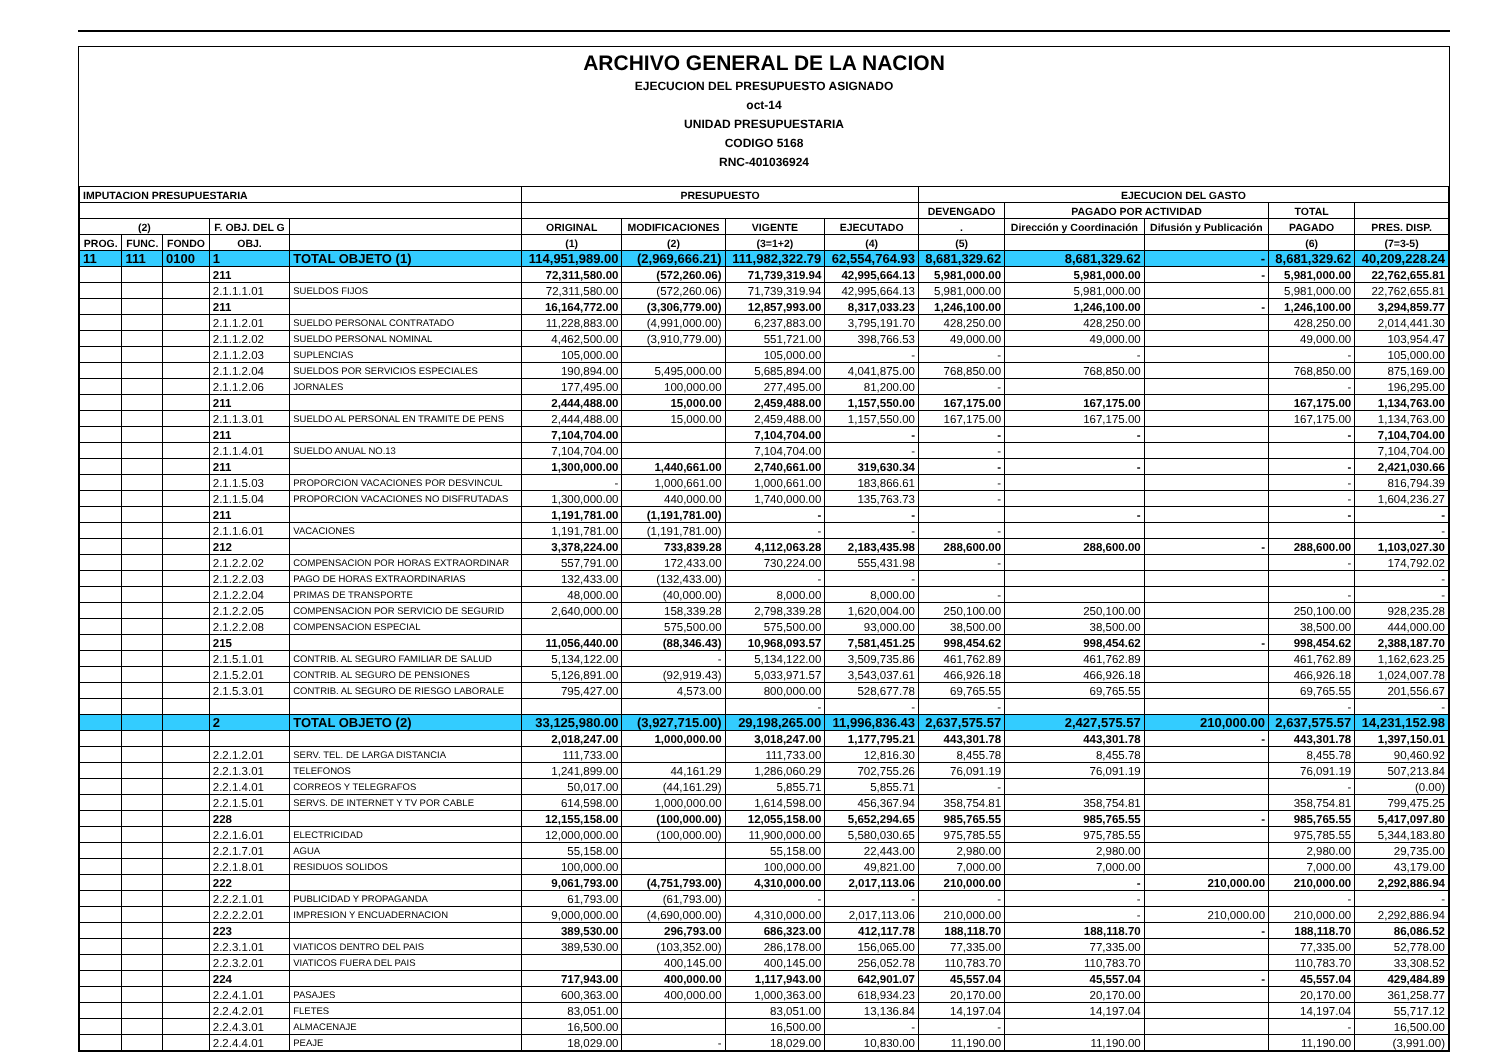ARCHIVO GENERAL DE LA NACION
EJECUCION DEL PRESUPUESTO ASIGNADO
oct-14
UNIDAD PRESUPUESTARIA
CODIGO 5168
RNC-401036924
| IMPUTACION PRESUPUESTARIA | | | | | PRESUPUESTO | | | | EJECUCION DEL GASTO | | | | |
| --- | --- | --- | --- | --- | --- | --- | --- | --- | --- | --- | --- | --- | --- |
| | | | | | | | | | DEVENGADO | PAGADO POR ACTIVIDAD | | TOTAL | |
| (2) | | | F. OBJ. DEL G | | ORIGINAL | MODIFICACIONES | VIGENTE | EJECUTADO | . | Dirección y Coordinación | Difusión y Publicación | PAGADO | PRES. DISP. |
| PROG. | FUNC. | FONDO | OBJ. | | (1) | (2) | (3=1+2) | (4) | (5) | | | (6) | (7=3-5) |
| 11 | 111 | 0100 | 1 | TOTAL OBJETO (1) | 114,951,989.00 | (2,969,666.21) | 111,982,322.79 | 62,554,764.93 | 8,681,329.62 | 8,681,329.62 | - | 8,681,329.62 | 40,209,228.24 |
| | | | 211 | | 72,311,580.00 | (572,260.06) | 71,739,319.94 | 42,995,664.13 | 5,981,000.00 | 5,981,000.00 | - | 5,981,000.00 | 22,762,655.81 |
| | | | 2.1.1.1.01 | SUELDOS FIJOS | 72,311,580.00 | (572,260.06) | 71,739,319.94 | 42,995,664.13 | 5,981,000.00 | 5,981,000.00 | | 5,981,000.00 | 22,762,655.81 |
| | | | 211 | | 16,164,772.00 | (3,306,779.00) | 12,857,993.00 | 8,317,033.23 | 1,246,100.00 | 1,246,100.00 | - | 1,246,100.00 | 3,294,859.77 |
| | | | 2.1.1.2.01 | SUELDO PERSONAL CONTRATADO | 11,228,883.00 | (4,991,000.00) | 6,237,883.00 | 3,795,191.70 | 428,250.00 | 428,250.00 | | 428,250.00 | 2,014,441.30 |
| | | | 2.1.1.2.02 | SUELDO PERSONAL NOMINAL | 4,462,500.00 | (3,910,779.00) | 551,721.00 | 398,766.53 | 49,000.00 | 49,000.00 | | 49,000.00 | 103,954.47 |
| | | | 2.1.1.2.03 | SUPLENCIAS | 105,000.00 | | 105,000.00 | - | - | - | | - | 105,000.00 |
| | | | 2.1.1.2.04 | SUELDOS POR SERVICIOS ESPECIALES | 190,894.00 | 5,495,000.00 | 5,685,894.00 | 4,041,875.00 | 768,850.00 | 768,850.00 | | 768,850.00 | 875,169.00 |
| | | | 2.1.1.2.06 | JORNALES | 177,495.00 | 100,000.00 | 277,495.00 | 81,200.00 | - | | | - | 196,295.00 |
| | | | 211 | | 2,444,488.00 | 15,000.00 | 2,459,488.00 | 1,157,550.00 | 167,175.00 | 167,175.00 | | 167,175.00 | 1,134,763.00 |
| | | | 2.1.1.3.01 | SUELDO AL PERSONAL EN TRAMITE DE PENS | 2,444,488.00 | 15,000.00 | 2,459,488.00 | 1,157,550.00 | 167,175.00 | 167,175.00 | | 167,175.00 | 1,134,763.00 |
| | | | 211 | | 7,104,704.00 | | 7,104,704.00 | - | - | - | | - | 7,104,704.00 |
| | | | 2.1.1.4.01 | SUELDO ANUAL NO.13 | 7,104,704.00 | | 7,104,704.00 | - | - | | | | 7,104,704.00 |
| | | | 211 | | 1,300,000.00 | 1,440,661.00 | 2,740,661.00 | 319,630.34 | - | - | | - | 2,421,030.66 |
| | | | 2.1.1.5.03 | PROPORCION VACACIONES POR DESVINCUL | - | 1,000,661.00 | 1,000,661.00 | 183,866.61 | - | | | - | 816,794.39 |
| | | | 2.1.1.5.04 | PROPORCION VACACIONES NO DISFRUTADAS | 1,300,000.00 | 440,000.00 | 1,740,000.00 | 135,763.73 | - | | | - | 1,604,236.27 |
| | | | 211 | | 1,191,781.00 | (1,191,781.00) | - | - | | - | | - | - |
| | | | 2.1.1.6.01 | VACACIONES | 1,191,781.00 | (1,191,781.00) | - | - | - | | | | - |
| | | | 212 | | 3,378,224.00 | 733,839.28 | 4,112,063.28 | 2,183,435.98 | 288,600.00 | 288,600.00 | - | 288,600.00 | 1,103,027.30 |
| | | | 2.1.2.2.02 | COMPENSACION POR HORAS EXTRAORDINAR | 557,791.00 | 172,433.00 | 730,224.00 | 555,431.98 | - | | | - | 174,792.02 |
| | | | 2.1.2.2.03 | PAGO DE HORAS EXTRAORDINARIAS | 132,433.00 | (132,433.00) | - | - | | | | | - |
| | | | 2.1.2.2.04 | PRIMAS DE TRANSPORTE | 48,000.00 | (40,000.00) | 8,000.00 | 8,000.00 | - | | | - | - |
| | | | 2.1.2.2.05 | COMPENSACION POR SERVICIO DE SEGURID | 2,640,000.00 | 158,339.28 | 2,798,339.28 | 1,620,004.00 | 250,100.00 | 250,100.00 | | 250,100.00 | 928,235.28 |
| | | | 2.1.2.2.08 | COMPENSACION ESPECIAL | | 575,500.00 | 575,500.00 | 93,000.00 | 38,500.00 | 38,500.00 | | 38,500.00 | 444,000.00 |
| | | | 215 | | 11,056,440.00 | (88,346.43) | 10,968,093.57 | 7,581,451.25 | 998,454.62 | 998,454.62 | - | 998,454.62 | 2,388,187.70 |
| | | | 2.1.5.1.01 | CONTRIB. AL SEGURO FAMILIAR DE SALUD | 5,134,122.00 | - | 5,134,122.00 | 3,509,735.86 | 461,762.89 | 461,762.89 | | 461,762.89 | 1,162,623.25 |
| | | | 2.1.5.2.01 | CONTRIB. AL SEGURO DE PENSIONES | 5,126,891.00 | (92,919.43) | 5,033,971.57 | 3,543,037.61 | 466,926.18 | 466,926.18 | | 466,926.18 | 1,024,007.78 |
| | | | 2.1.5.3.01 | CONTRIB. AL SEGURO DE RIESGO LABORALE | 795,427.00 | 4,573.00 | 800,000.00 | 528,677.78 | 69,765.55 | 69,765.55 | | 69,765.55 | 201,556.67 |
| | | | | | | | - | - | - | | | - | - |
| | | | 2 | TOTAL OBJETO (2) | 33,125,980.00 | (3,927,715.00) | 29,198,265.00 | 11,996,836.43 | 2,637,575.57 | 2,427,575.57 | 210,000.00 | 2,637,575.57 | 14,231,152.98 |
| | | | | | 2,018,247.00 | 1,000,000.00 | 3,018,247.00 | 1,177,795.21 | 443,301.78 | 443,301.78 | - | 443,301.78 | 1,397,150.01 |
| | | | 2.2.1.2.01 | SERV. TEL. DE LARGA DISTANCIA | 111,733.00 | | 111,733.00 | 12,816.30 | 8,455.78 | 8,455.78 | | 8,455.78 | 90,460.92 |
| | | | 2.2.1.3.01 | TELEFONOS | 1,241,899.00 | 44,161.29 | 1,286,060.29 | 702,755.26 | 76,091.19 | 76,091.19 | | 76,091.19 | 507,213.84 |
| | | | 2.2.1.4.01 | CORREOS Y TELEGRAFOS | 50,017.00 | (44,161.29) | 5,855.71 | 5,855.71 | - | | | - | (0.00) |
| | | | 2.2.1.5.01 | SERVS. DE INTERNET Y TV POR CABLE | 614,598.00 | 1,000,000.00 | 1,614,598.00 | 456,367.94 | 358,754.81 | 358,754.81 | | 358,754.81 | 799,475.25 |
| | | | 228 | | 12,155,158.00 | (100,000.00) | 12,055,158.00 | 5,652,294.65 | 985,765.55 | 985,765.55 | - | 985,765.55 | 5,417,097.80 |
| | | | 2.2.1.6.01 | ELECTRICIDAD | 12,000,000.00 | (100,000.00) | 11,900,000.00 | 5,580,030.65 | 975,785.55 | 975,785.55 | | 975,785.55 | 5,344,183.80 |
| | | | 2.2.1.7.01 | AGUA | 55,158.00 | | 55,158.00 | 22,443.00 | 2,980.00 | 2,980.00 | | 2,980.00 | 29,735.00 |
| | | | 2.2.1.8.01 | RESIDUOS SOLIDOS | 100,000.00 | | 100,000.00 | 49,821.00 | 7,000.00 | 7,000.00 | | 7,000.00 | 43,179.00 |
| | | | 222 | | 9,061,793.00 | (4,751,793.00) | 4,310,000.00 | 2,017,113.06 | 210,000.00 | - | 210,000.00 | 210,000.00 | 2,292,886.94 |
| | | | 2.2.2.1.01 | PUBLICIDAD Y PROPAGANDA | 61,793.00 | (61,793.00) | - | - | - | - | | - | - |
| | | | 2.2.2.2.01 | IMPRESION Y ENCUADERNACION | 9,000,000.00 | (4,690,000.00) | 4,310,000.00 | 2,017,113.06 | 210,000.00 | - | 210,000.00 | 210,000.00 | 2,292,886.94 |
| | | | 223 | | 389,530.00 | 296,793.00 | 686,323.00 | 412,117.78 | 188,118.70 | 188,118.70 | - | 188,118.70 | 86,086.52 |
| | | | 2.2.3.1.01 | VIATICOS DENTRO DEL PAIS | 389,530.00 | (103,352.00) | 286,178.00 | 156,065.00 | 77,335.00 | 77,335.00 | | 77,335.00 | 52,778.00 |
| | | | 2.2.3.2.01 | VIATICOS FUERA DEL PAIS | | 400,145.00 | 400,145.00 | 256,052.78 | 110,783.70 | 110,783.70 | | 110,783.70 | 33,308.52 |
| | | | 224 | | 717,943.00 | 400,000.00 | 1,117,943.00 | 642,901.07 | 45,557.04 | 45,557.04 | - | 45,557.04 | 429,484.89 |
| | | | 2.2.4.1.01 | PASAJES | 600,363.00 | 400,000.00 | 1,000,363.00 | 618,934.23 | 20,170.00 | 20,170.00 | | 20,170.00 | 361,258.77 |
| | | | 2.2.4.2.01 | FLETES | 83,051.00 | | 83,051.00 | 13,136.84 | 14,197.04 | 14,197.04 | | 14,197.04 | 55,717.12 |
| | | | 2.2.4.3.01 | ALMACENAJE | 16,500.00 | | 16,500.00 | - | - | | | - | 16,500.00 |
| | | | 2.2.4.4.01 | PEAJE | 18,029.00 | - | 18,029.00 | 10,830.00 | 11,190.00 | 11,190.00 | | 11,190.00 | (3,991.00) |